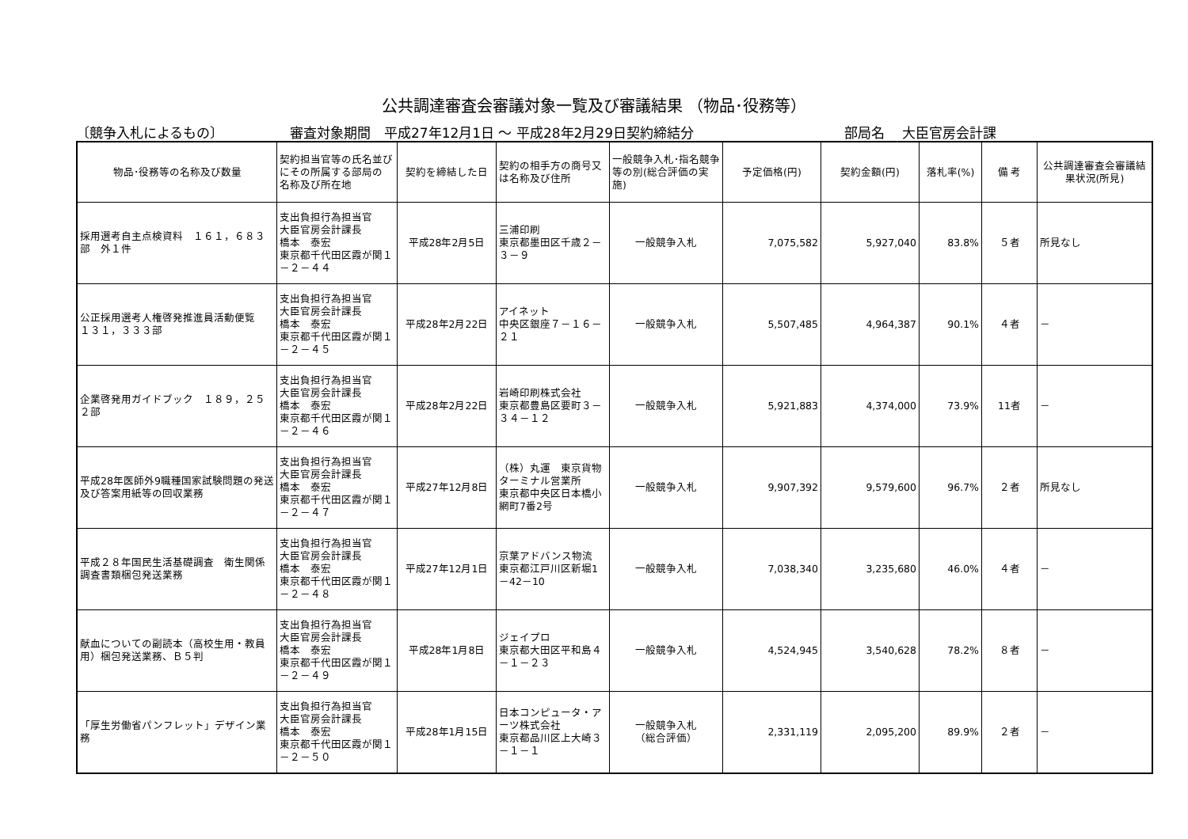公共調達審査会審議対象一覧及び審議結果 （物品･役務等）
〔競争入札によるもの〕 審査対象期間　平成27年12月1日 ～ 平成28年2月29日契約締結分 部局名　 大臣官房会計課
| 物品･役務等の名称及び数量 | 契約担当官等の氏名並びにその所属する部局の 名称及び所在地 | 契約を締結した日 | 契約の相手方の商号又は名称及び住所 | 一般競争入札･指名競争等の別(総合評価の実施) | 予定価格(円) | 契約金額(円) | 落札率(%) | 備 考 | 公共調達審査会審議結果状況(所見) |
| --- | --- | --- | --- | --- | --- | --- | --- | --- | --- |
| 採用選考自主点検資料 １６１，６８３部 外１件 | 支出負担行為担当官 大臣官房会計課長 橋本 泰宏 東京都千代田区霞が関１－２－４４ | 平成28年2月5日 | 三浦印刷 東京都墨田区千歳２－３－９ | 一般競争入札 | 7,075,582 | 5,927,040 | 83.8% | ５者 | 所見なし |
| 公正採用選考人権啓発推進員活動便覧 １３１，３３３部 | 支出負担行為担当官 大臣官房会計課長 橋本 泰宏 東京都千代田区霞が関１－２－４５ | 平成28年2月22日 | アイネット 中央区銀座７－１６－２１ | 一般競争入札 | 5,507,485 | 4,964,387 | 90.1% | ４者 | － |
| 企業啓発用ガイドブック １８９，２５２部 | 支出負担行為担当官 大臣官房会計課長 橋本 泰宏 東京都千代田区霞が関１－２－４６ | 平成28年2月22日 | 岩崎印刷株式会社 東京都豊島区要町３－３４－１２ | 一般競争入札 | 5,921,883 | 4,374,000 | 73.9% | 11者 | － |
| 平成28年医師外9職種国家試験問題の発送及び答案用紙等の回収業務 | 支出負担行為担当官 大臣官房会計課長 橋本 泰宏 東京都千代田区霞が関１－２－４７ | 平成27年12月8日 | （株）丸運 東京貨物ターミナル営業所 東京都中央区日本橋小網町7番2号 | 一般競争入札 | 9,907,392 | 9,579,600 | 96.7% | ２者 | 所見なし |
| 平成２８年国民生活基礎調査 衛生関係調査書類梱包発送業務 | 支出負担行為担当官 大臣官房会計課長 橋本 泰宏 東京都千代田区霞が関１－２－４８ | 平成27年12月1日 | 京葉アドバンス物流 東京都江戸川区新堀1－42－10 | 一般競争入札 | 7,038,340 | 3,235,680 | 46.0% | ４者 | － |
| 献血についての副読本（高校生用・教員用）梱包発送業務、Ｂ５判 | 支出負担行為担当官 大臣官房会計課長 橋本 泰宏 東京都千代田区霞が関１－２－４９ | 平成28年1月8日 | ジェイプロ 東京都大田区平和島４－１－２３ | 一般競争入札 | 4,524,945 | 3,540,628 | 78.2% | ８者 | － |
| 「厚生労働省パンフレット」デザイン業務 | 支出負担行為担当官 大臣官房会計課長 橋本 泰宏 東京都千代田区霞が関１－２－５０ | 平成28年1月15日 | 日本コンピュータ・アーツ株式会社 東京都品川区上大崎３－１－１ | 一般競争入札 （総合評価） | 2,331,119 | 2,095,200 | 89.9% | ２者 | － |